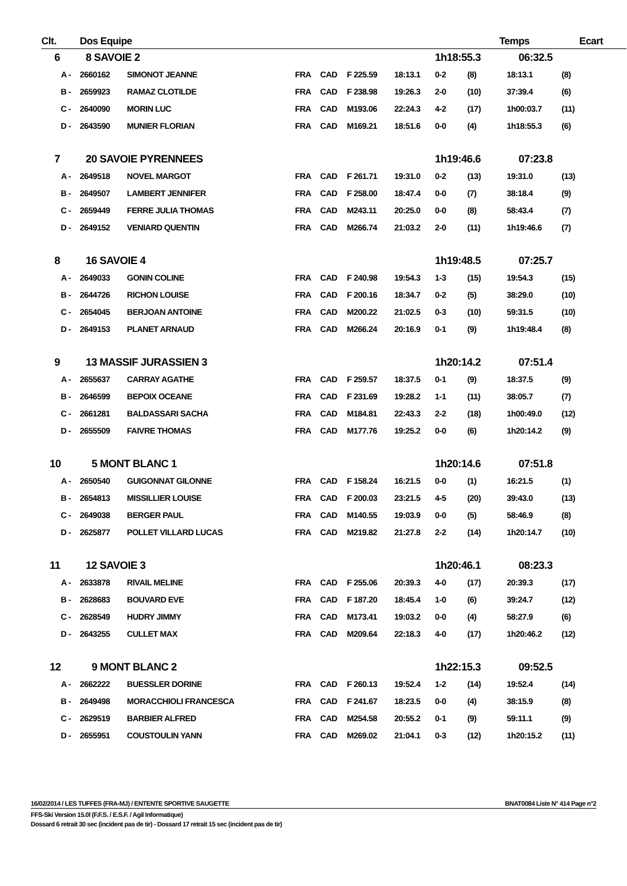| Clt. | Dos Equipe | | | | | | | Temps | | Ecart |
| --- | --- | --- | --- | --- | --- | --- | --- | --- | --- | --- |
| 6 | 8 SAVOIE 2 | | | | | | 1h18:55.3 | | 06:32.5 | |
| A - | 2660162 | SIMONOT JEANNE | FRA | CAD | F 225.59 | 18:13.1 | 0-2 | (8) | 18:13.1 | (8) |
| B - | 2659923 | RAMAZ CLOTILDE | FRA | CAD | F 238.98 | 19:26.3 | 2-0 | (10) | 37:39.4 | (6) |
| C - | 2640090 | MORIN LUC | FRA | CAD | M193.06 | 22:24.3 | 4-2 | (17) | 1h00:03.7 | (11) |
| D - | 2643590 | MUNIER FLORIAN | FRA | CAD | M169.21 | 18:51.6 | 0-0 | (4) | 1h18:55.3 | (6) |
| 7 | 20 SAVOIE PYRENNEES | | | | | | 1h19:46.6 | | 07:23.8 | |
| A - | 2649518 | NOVEL MARGOT | FRA | CAD | F 261.71 | 19:31.0 | 0-2 | (13) | 19:31.0 | (13) |
| B - | 2649507 | LAMBERT JENNIFER | FRA | CAD | F 258.00 | 18:47.4 | 0-0 | (7) | 38:18.4 | (9) |
| C - | 2659449 | FERRE JULIA THOMAS | FRA | CAD | M243.11 | 20:25.0 | 0-0 | (8) | 58:43.4 | (7) |
| D - | 2649152 | VENIARD QUENTIN | FRA | CAD | M266.74 | 21:03.2 | 2-0 | (11) | 1h19:46.6 | (7) |
| 8 | 16 SAVOIE 4 | | | | | | 1h19:48.5 | | 07:25.7 | |
| A - | 2649033 | GONIN COLINE | FRA | CAD | F 240.98 | 19:54.3 | 1-3 | (15) | 19:54.3 | (15) |
| B - | 2644726 | RICHON LOUISE | FRA | CAD | F 200.16 | 18:34.7 | 0-2 | (5) | 38:29.0 | (10) |
| C - | 2654045 | BERJOAN ANTOINE | FRA | CAD | M200.22 | 21:02.5 | 0-3 | (10) | 59:31.5 | (10) |
| D - | 2649153 | PLANET ARNAUD | FRA | CAD | M266.24 | 20:16.9 | 0-1 | (9) | 1h19:48.4 | (8) |
| 9 | 13 MASSIF JURASSIEN 3 | | | | | | 1h20:14.2 | | 07:51.4 | |
| A - | 2655637 | CARRAY AGATHE | FRA | CAD | F 259.57 | 18:37.5 | 0-1 | (9) | 18:37.5 | (9) |
| B - | 2646599 | BEPOIX OCEANE | FRA | CAD | F 231.69 | 19:28.2 | 1-1 | (11) | 38:05.7 | (7) |
| C - | 2661281 | BALDASSARI SACHA | FRA | CAD | M184.81 | 22:43.3 | 2-2 | (18) | 1h00:49.0 | (12) |
| D - | 2655509 | FAIVRE THOMAS | FRA | CAD | M177.76 | 19:25.2 | 0-0 | (6) | 1h20:14.2 | (9) |
| 10 | 5 MONT BLANC 1 | | | | | | 1h20:14.6 | | 07:51.8 | |
| A - | 2650540 | GUIGONNAT GILONNE | FRA | CAD | F 158.24 | 16:21.5 | 0-0 | (1) | 16:21.5 | (1) |
| B - | 2654813 | MISSILLIER LOUISE | FRA | CAD | F 200.03 | 23:21.5 | 4-5 | (20) | 39:43.0 | (13) |
| C - | 2649038 | BERGER PAUL | FRA | CAD | M140.55 | 19:03.9 | 0-0 | (5) | 58:46.9 | (8) |
| D - | 2625877 | POLLET VILLARD LUCAS | FRA | CAD | M219.82 | 21:27.8 | 2-2 | (14) | 1h20:14.7 | (10) |
| 11 | 12 SAVOIE 3 | | | | | | 1h20:46.1 | | 08:23.3 | |
| A - | 2633878 | RIVAIL MELINE | FRA | CAD | F 255.06 | 20:39.3 | 4-0 | (17) | 20:39.3 | (17) |
| B - | 2628683 | BOUVARD EVE | FRA | CAD | F 187.20 | 18:45.4 | 1-0 | (6) | 39:24.7 | (12) |
| C - | 2628549 | HUDRY JIMMY | FRA | CAD | M173.41 | 19:03.2 | 0-0 | (4) | 58:27.9 | (6) |
| D - | 2643255 | CULLET MAX | FRA | CAD | M209.64 | 22:18.3 | 4-0 | (17) | 1h20:46.2 | (12) |
| 12 | 9 MONT BLANC 2 | | | | | | 1h22:15.3 | | 09:52.5 | |
| A - | 2662222 | BUESSLER DORINE | FRA | CAD | F 260.13 | 19:52.4 | 1-2 | (14) | 19:52.4 | (14) |
| B - | 2649498 | MORACCHIOLI FRANCESCA | FRA | CAD | F 241.67 | 18:23.5 | 0-0 | (4) | 38:15.9 | (8) |
| C - | 2629519 | BARBIER ALFRED | FRA | CAD | M254.58 | 20:55.2 | 0-1 | (9) | 59:11.1 | (9) |
| D - | 2655951 | COUSTOULIN YANN | FRA | CAD | M269.02 | 21:04.1 | 0-3 | (12) | 1h20:15.2 | (11) |
16/02/2014 / LES TUFFES (FRA-MJ) / ENTENTE SPORTIVE SAUGETTE BNAT0084 Liste N° 414 Page n°2
FFS-Ski Version 15.0l (F.F.S. / E.S.F. / Agil Informatique)
Dossard 6 retrait 30 sec (incident pas de tir) - Dossard 17 retrait 15 sec (incident pas de tir)